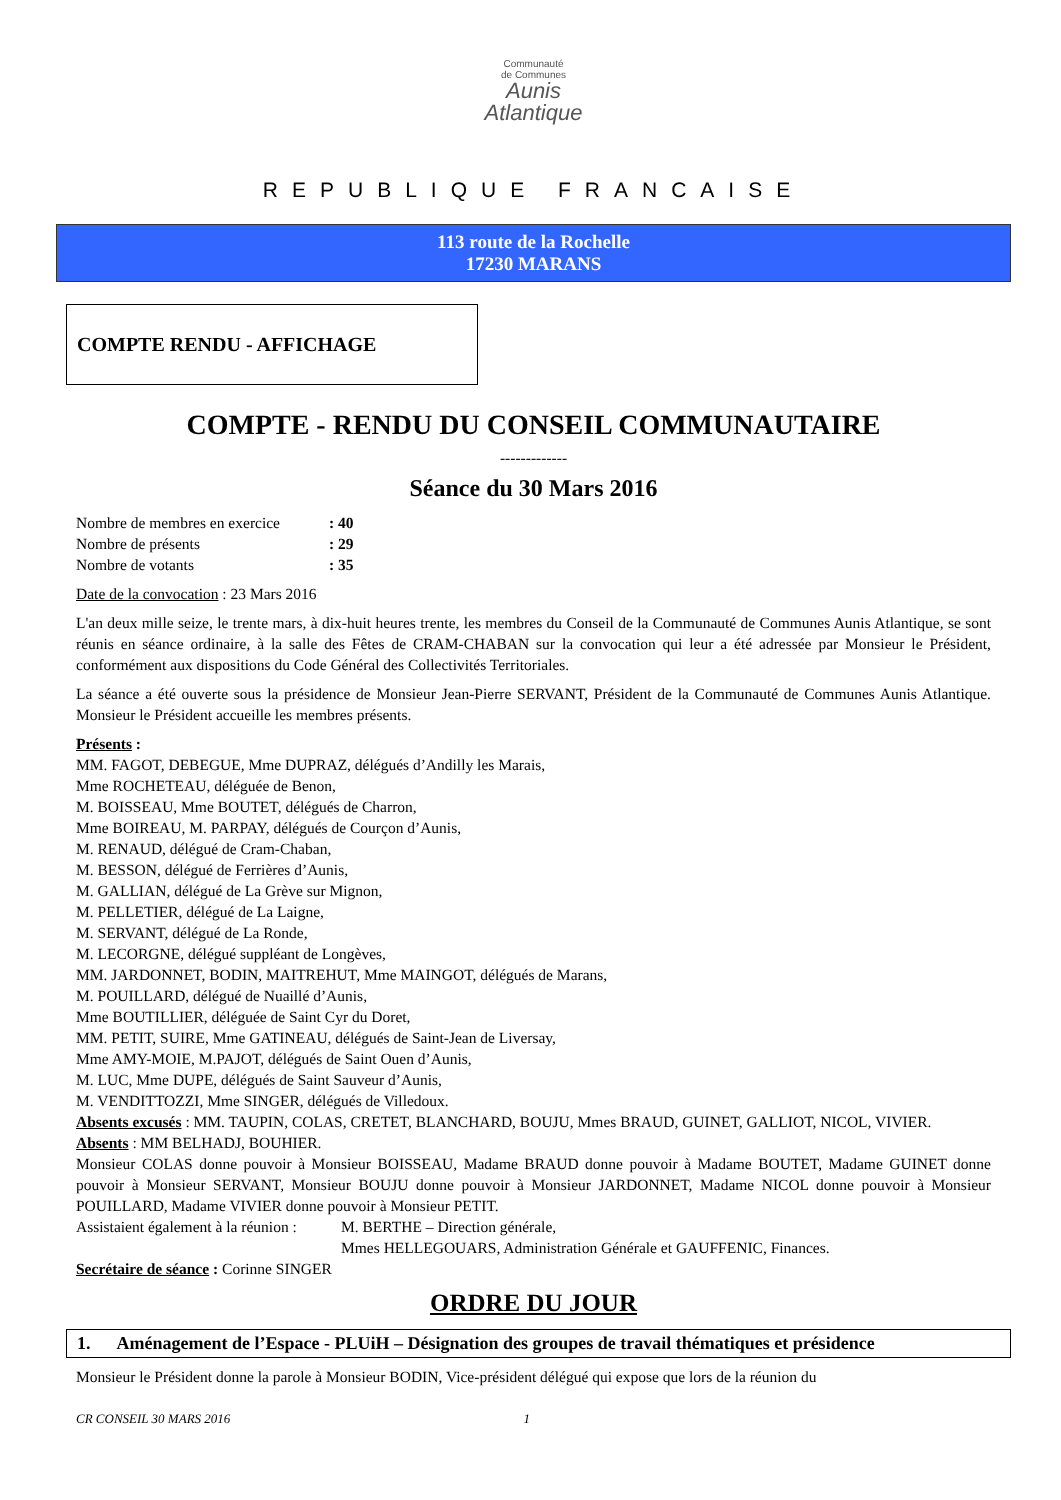Communauté
de Communes
Aunis
Atlantique
REPUBLIQUE FRANCAISE
113 route de la Rochelle
17230 MARANS
COMPTE RENDU - AFFICHAGE
COMPTE - RENDU DU CONSEIL COMMUNAUTAIRE
-------------
Séance du 30 Mars 2016
| Nombre de membres en exercice | : 40 |
| Nombre de présents | : 29 |
| Nombre de votants | : 35 |
Date de la convocation : 23 Mars 2016
L'an deux mille seize, le trente mars, à dix-huit heures trente, les membres du Conseil de la Communauté de Communes Aunis Atlantique, se sont réunis en séance ordinaire, à la salle des Fêtes de CRAM-CHABAN sur la convocation qui leur a été adressée par Monsieur le Président, conformément aux dispositions du Code Général des Collectivités Territoriales.
La séance a été ouverte sous la présidence de Monsieur Jean-Pierre SERVANT, Président de la Communauté de Communes Aunis Atlantique. Monsieur le Président accueille les membres présents.
Présents :
MM. FAGOT, DEBEGUE, Mme DUPRAZ, délégués d’Andilly les Marais,
Mme ROCHETEAU, déléguée de Benon,
M. BOISSEAU, Mme BOUTET, délégués de Charron,
Mme BOIREAU, M. PARPAY, délégués de Courçon d’Aunis,
M. RENAUD, délégué de Cram-Chaban,
M. BESSON, délégué de Ferrières d’Aunis,
M. GALLIAN, délégué de La Grève sur Mignon,
M. PELLETIER, délégué de La Laigne,
M. SERVANT, délégué de La Ronde,
M. LECORGNE, délégué suppléant de Longèves,
MM. JARDONNET, BODIN, MAITREHUT, Mme MAINGOT, délégués de Marans,
M. POUILLARD, délégué de Nuaillé d’Aunis,
Mme BOUTILLIER, déléguée de Saint Cyr du Doret,
MM. PETIT, SUIRE, Mme GATINEAU, délégués de Saint-Jean de Liversay,
Mme AMY-MOIE, M.PAJOT, délégués de Saint Ouen d’Aunis,
M. LUC, Mme DUPE, délégués de Saint Sauveur d’Aunis,
M. VENDITTOZZI, Mme SINGER, délégués de Villedoux.
Absents excusés : MM. TAUPIN, COLAS, CRETET, BLANCHARD, BOUJU, Mmes BRAUD, GUINET, GALLIOT, NICOL, VIVIER.
Absents : MM BELHADJ, BOUHIER.
Monsieur COLAS donne pouvoir à Monsieur BOISSEAU, Madame BRAUD donne pouvoir à Madame BOUTET, Madame GUINET donne pouvoir à Monsieur SERVANT, Monsieur BOUJU donne pouvoir à Monsieur JARDONNET, Madame NICOL donne pouvoir à Monsieur POUILLARD, Madame VIVIER donne pouvoir à Monsieur PETIT.
| Assistaient également à la réunion : | M. BERTHE – Direction générale, |
| | Mmes HELLEGOUARS, Administration Générale et GAUFFENIC, Finances. |
Secrétaire de séance : Corinne SINGER
ORDRE DU JOUR
1. Aménagement de l’Espace - PLUiH – Désignation des groupes de travail thématiques et présidence
Monsieur le Président donne la parole à Monsieur BODIN, Vice-président délégué qui expose que lors de la réunion du
CR CONSEIL 30 MARS 2016 1